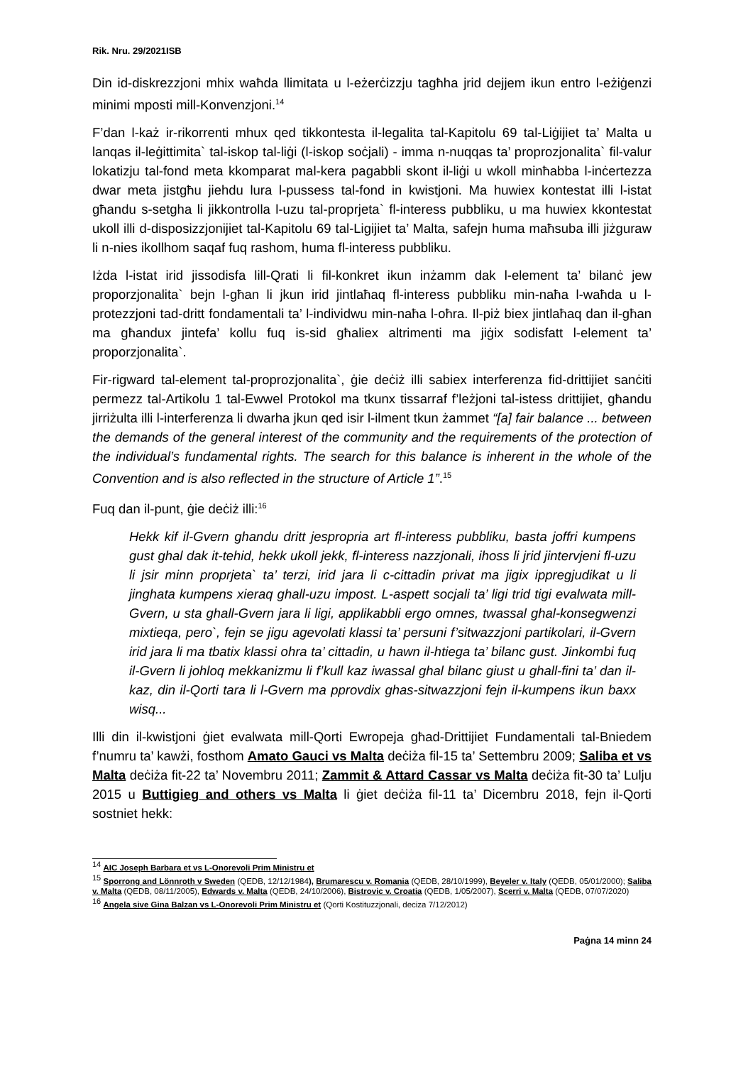Rik. Nru. 29/2021ISB
Din id-diskrezzjoni mhix waħda llimitata u l-eżerċizzju tagħha jrid dejjem ikun entro l-eżiġenzi minimi mposti mill-Konvenzjoni.<sup>14</sup>
F’dan l-każ ir-rikorrenti mhux qed tikkontesta il-legalita tal-Kapitolu 69 tal-Liġijiet ta’ Malta u lanqas il-leġittimita` tal-iskop tal-liġi (l-iskop soċjali) - imma n-nuqqas ta’ proprozjonalita` fil-valur lokatizju tal-fond meta kkomparat mal-kera pagabbli skont il-liġi u wkoll minħabba l-inċertezza dwar meta jistgħu jiehdu lura l-pussess tal-fond in kwistjoni. Ma huwiex kontestat illi l-istat għandu s-setgha li jikkontrolla l-uzu tal-proprjeta` fl-interess pubbliku, u ma huwiex kkontestat ukoll illi d-disposizzjonijiet tal-Kapitolu 69 tal-Ligijiet ta’ Malta, safejn huma maħsuba illi jiżguraw li n-nies ikollhom saqaf fuq rashom, huma fl-interess pubbliku.
Iżda l-istat irid jissodisfa lill-Qrati li fil-konkret ikun inżamm dak l-element ta’ bilanċ jew proporzjonalita` bejn l-għan li jkun irid jintlaħaq fl-interess pubbliku min-naħa l-waħda u l-protezzjoni tad-dritt fondamentali ta’ l-individwu min-naħa l-oħra. Il-piż biex jintlaħaq dan il-għan ma għandux jintefa’ kollu fuq is-sid għaliex altrimenti ma jiġix sodisfatt l-element ta’ proporzjonalita`.
Fir-rigward tal-element tal-proprozjonalita`, ġie deċiż illi sabiex interferenza fid-drittijiet sanċiti permezz tal-Artikolu 1 tal-Ewwel Protokol ma tkunx tissarraf f’leżjoni tal-istess drittijiet, għandu jirriżulta illi l-interferenza li dwarha jkun qed isir l-ilment tkun żammet “[a] fair balance ... between the demands of the general interest of the community and the requirements of the protection of the individual’s fundamental rights. The search for this balance is inherent in the whole of the Convention and is also reflected in the structure of Article 1”.<sup>15</sup>
Fuq dan il-punt, ġie deċiż illi:<sup>16</sup>
Hekk kif il-Gvern ghandu dritt jespropria art fl-interess pubbliku, basta joffri kumpens gust ghal dak it-tehid, hekk ukoll jekk, fl-interess nazzjonali, ihoss li jrid jintervjeni fl-uzu li jsir minn proprjeta` ta’ terzi, irid jara li c-cittadin privat ma jigix ippregjudikat u li jinghata kumpens xieraq ghall-uzu impost. L-aspett socjali ta’ ligi trid tigi evalwata mill-Gvern, u sta ghall-Gvern jara li ligi, applikabbli ergo omnes, twassal ghal-konsegwenzi mixtieqa, pero`, fejn se jigu agevolati klassi ta’ persuni f’sitwazzjoni partikolari, il-Gvern irid jara li ma tbatix klassi ohra ta’ cittadin, u hawn il-htiega ta’ bilanc gust. Jinkombi fuq il-Gvern li johloq mekkanizmu li f’kull kaz iwassal ghal bilanc giust u ghall-fini ta’ dan il-kaz, din il-Qorti tara li l-Gvern ma pprovdix ghas-sitwazzjoni fejn il-kumpens ikun baxx wisq...
Illi din il-kwistjoni ġiet evalwata mill-Qorti Ewropeja għad-Drittijiet Fundamentali tal-Bniedem f’numru ta’ kawżi, fosthom Amato Gauci vs Malta deċiża fil-15 ta’ Settembru 2009; Saliba et vs Malta deċiża fit-22 ta’ Novembru 2011; Zammit & Attard Cassar vs Malta deċiża fit-30 ta’ Lulju 2015 u Buttigieg and others vs Malta li ġiet deċiża fil-11 ta’ Dicembru 2018, fejn il-Qorti sostniet hekk:
<sup>14</sup> AIC Joseph Barbara et vs L-Onorevoli Prim Ministru et
<sup>15</sup> Sporrong and Lönnroth v Sweden (QEDB, 12/12/1984), Brumarescu v. Romania (QEDB, 28/10/1999), Beyeler v. Italy (QEDB, 05/01/2000); Saliba v. Malta (QEDB, 08/11/2005), Edwards v. Malta (QEDB, 24/10/2006), Bistrovic v. Croatia (QEDB, 1/05/2007), Scerri v. Malta (QEDB, 07/07/2020)
<sup>16</sup> Angela sive Gina Balzan vs L-Onorevoli Prim Ministru et (Qorti Kostituzzjonali, deciza 7/12/2012)
Paġna 14 minn 24